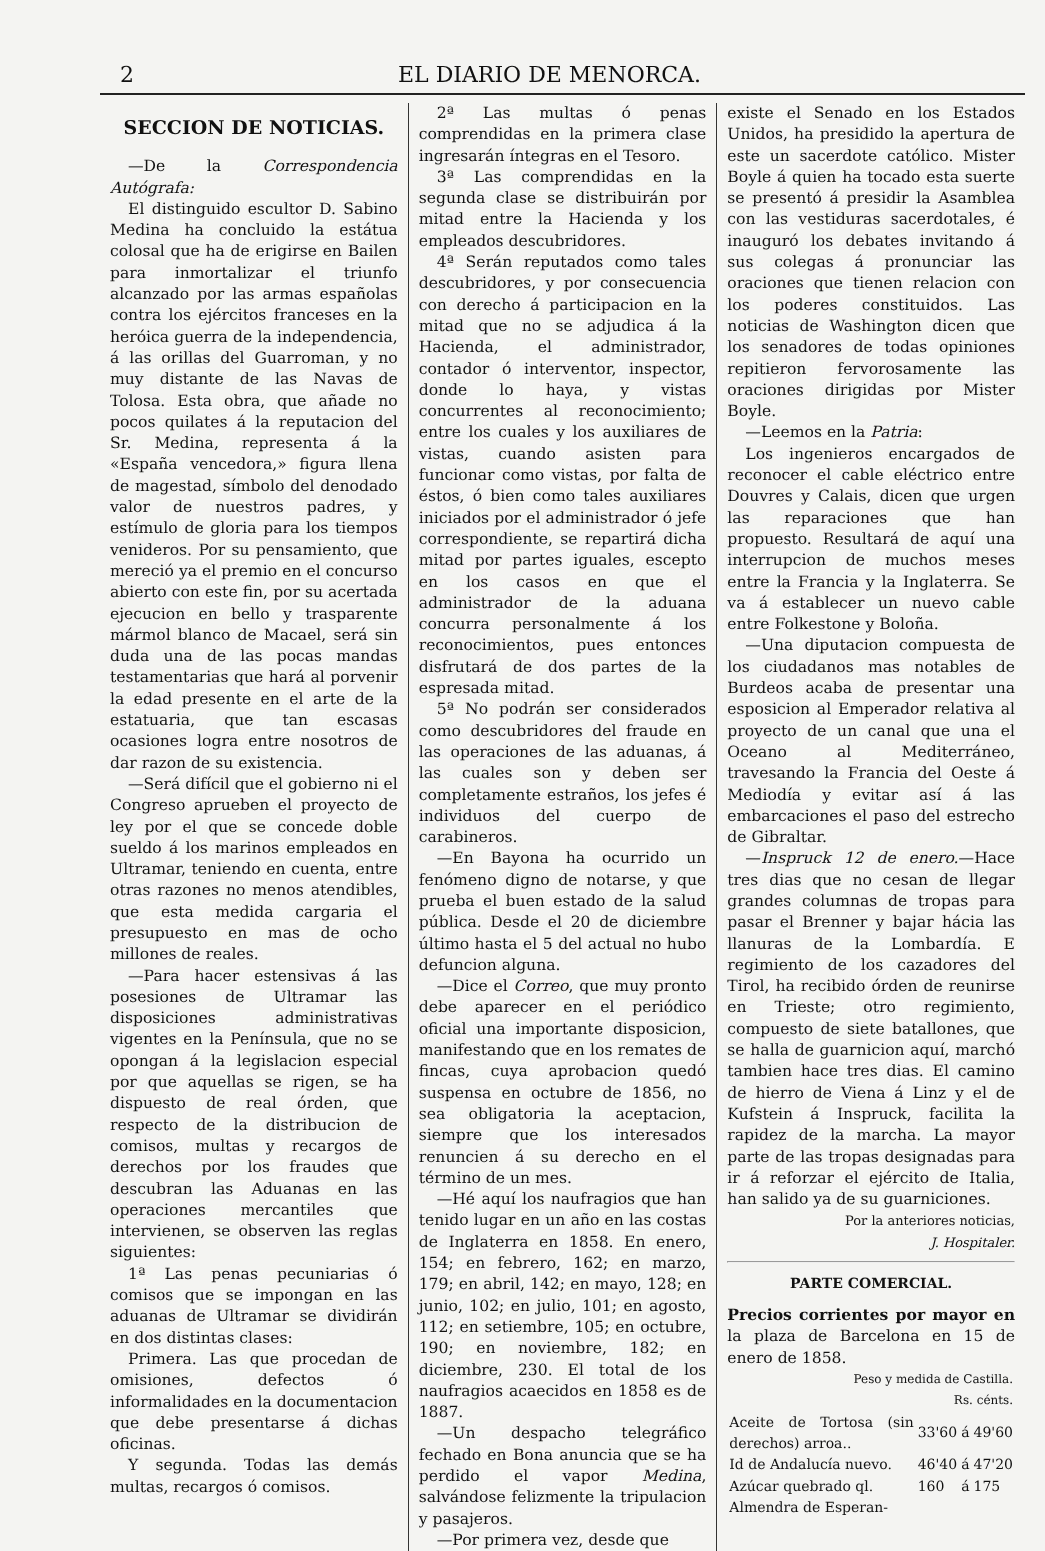2 EL DIARIO DE MENORCA.
SECCION DE NOTICIAS.
—De la Correspondencia Autógrafa:
El distinguido escultor D. Sabino Medina ha concluido la estátua colosal que ha de erigirse en Bailen para inmortalizar el triunfo alcanzado por las armas españolas contra los ejércitos franceses en la heróica guerra de la independencia, á las orillas del Guarroman, y no muy distante de las Navas de Tolosa. Esta obra, que añade no pocos quilates á la reputacion del Sr. Medina, representa á la «España vencedora,» figura llena de magestad, símbolo del denodado valor de nuestros padres, y estímulo de gloria para los tiempos venideros. Por su pensamiento, que mereció ya el premio en el concurso abierto con este fin, por su acertada ejecucion en bello y trasparente mármol blanco de Macael, será sin duda una de las pocas mandas testamentarias que hará al porvenir la edad presente en el arte de la estatuaria, que tan escasas ocasiones logra entre nosotros de dar razon de su existencia.
—Será difícil que el gobierno ni el Congreso aprueben el proyecto de ley por el que se concede doble sueldo á los marinos empleados en Ultramar, teniendo en cuenta, entre otras razones no menos atendibles, que esta medida cargaria el presupuesto en mas de ocho millones de reales.
—Para hacer estensivas á las posesiones de Ultramar las disposiciones administrativas vigentes en la Península, que no se opongan á la legislacion especial por que aquellas se rigen, se ha dispuesto de real órden, que respecto de la distribucion de comisos, multas y recargos de derechos por los fraudes que descubran las Aduanas en las operaciones mercantiles que intervienen, se observen las reglas siguientes:
1ª Las penas pecuniarias ó comisos que se impongan en las aduanas de Ultramar se dividirán en dos distintas clases:
Primera. Las que procedan de omisiones, defectos ó informalidades en la documentacion que debe presentarse á dichas oficinas.
Y segunda. Todas las demás multas, recargos ó comisos.
2ª Las multas ó penas comprendidas en la primera clase ingresarán íntegras en el Tesoro.
3ª Las comprendidas en la segunda clase se distribuirán por mitad entre la Hacienda y los empleados descubridores.
4ª Serán reputados como tales descubridores, y por consecuencia con derecho á participacion en la mitad que no se adjudica á la Hacienda, el administrador, contador ó interventor, inspector, donde lo haya, y vistas concurrentes al reconocimiento; entre los cuales y los auxiliares de vistas, cuando asisten para funcionar como vistas, por falta de éstos, ó bien como tales auxiliares iniciados por el administrador ó jefe correspondiente, se repartirá dicha mitad por partes iguales, escepto en los casos en que el administrador de la aduana concurra personalmente á los reconocimientos, pues entonces disfrutará de dos partes de la espresada mitad.
5ª No podrán ser considerados como descubridores del fraude en las operaciones de las aduanas, á las cuales son y deben ser completamente estraños, los jefes é individuos del cuerpo de carabineros.
—En Bayona ha ocurrido un fenómeno digno de notarse, y que prueba el buen estado de la salud pública. Desde el 20 de diciembre último hasta el 5 del actual no hubo defuncion alguna.
—Dice el Correo, que muy pronto debe aparecer en el periódico oficial una importante disposicion, manifestando que en los remates de fincas, cuya aprobacion quedó suspensa en octubre de 1856, no sea obligatoria la aceptacion, siempre que los interesados renuncien á su derecho en el término de un mes.
—Hé aquí los naufragios que han tenido lugar en un año en las costas de Inglaterra en 1858. En enero, 154; en febrero, 162; en marzo, 179; en abril, 142; en mayo, 128; en junio, 102; en julio, 101; en agosto, 112; en setiembre, 105; en octubre, 190; en noviembre, 182; en diciembre, 230. El total de los naufragios acaecidos en 1858 es de 1887.
—Un despacho telegráfico fechado en Bona anuncia que se ha perdido el vapor Medina, salvándose felizmente la tripulacion y pasajeros.
—Por primera vez, desde que
existe el Senado en los Estados Unidos, ha presidido la apertura de este un sacerdote católico. Mister Boyle á quien ha tocado esta suerte se presentó á presidir la Asamblea con las vestiduras sacerdotales, é inauguró los debates invitando á sus colegas á pronunciar las oraciones que tienen relacion con los poderes constituidos. Las noticias de Washington dicen que los senadores de todas opiniones repitieron fervorosamente las oraciones dirigidas por Mister Boyle.
—Leemos en la Patria:
Los ingenieros encargados de reconocer el cable eléctrico entre Douvres y Calais, dicen que urgen las reparaciones que han propuesto. Resultará de aquí una interrupcion de muchos meses entre la Francia y la Inglaterra. Se va á establecer un nuevo cable entre Folkestone y Boloña.
—Una diputacion compuesta de los ciudadanos mas notables de Burdeos acaba de presentar una esposicion al Emperador relativa al proyecto de un canal que una el Oceano al Mediterráneo, travesando la Francia del Oeste á Mediodía y evitar así á las embarcaciones el paso del estrecho de Gibraltar.
—Inspruck 12 de enero.—Hace tres dias que no cesan de llegar grandes columnas de tropas para pasar el Brenner y bajar hácia las llanuras de la Lombardía. E regimiento de los cazadores del Tirol, ha recibido órden de reunirse en Trieste; otro regimiento, compuesto de siete batallones, que se halla de guarnicion aquí, marchó tambien hace tres dias. El camino de hierro de Viena á Linz y el de Kufstein á Inspruck, facilita la rapidez de la marcha. La mayor parte de las tropas designadas para ir á reforzar el ejército de Italia, han salido ya de su guarniciones.
Por la anteriores noticias,
J. Hospitaler.
PARTE COMERCIAL.
Precios corrientes por mayor en la plaza de Barcelona en 15 de enero de 1858.
| Peso y medida de Castilla. Rs. cénts. | | | |
| --- | --- | --- | --- |
| Aceite de Tortosa (sin derechos) arroa.. | 33'60 | á | 49'60 |
| Id de Andalucía nuevo. | 46'40 | á | 47'20 |
| Azúcar quebrado ql. | 160 | á | 175 |
| Almendra de Esperan- | | | |